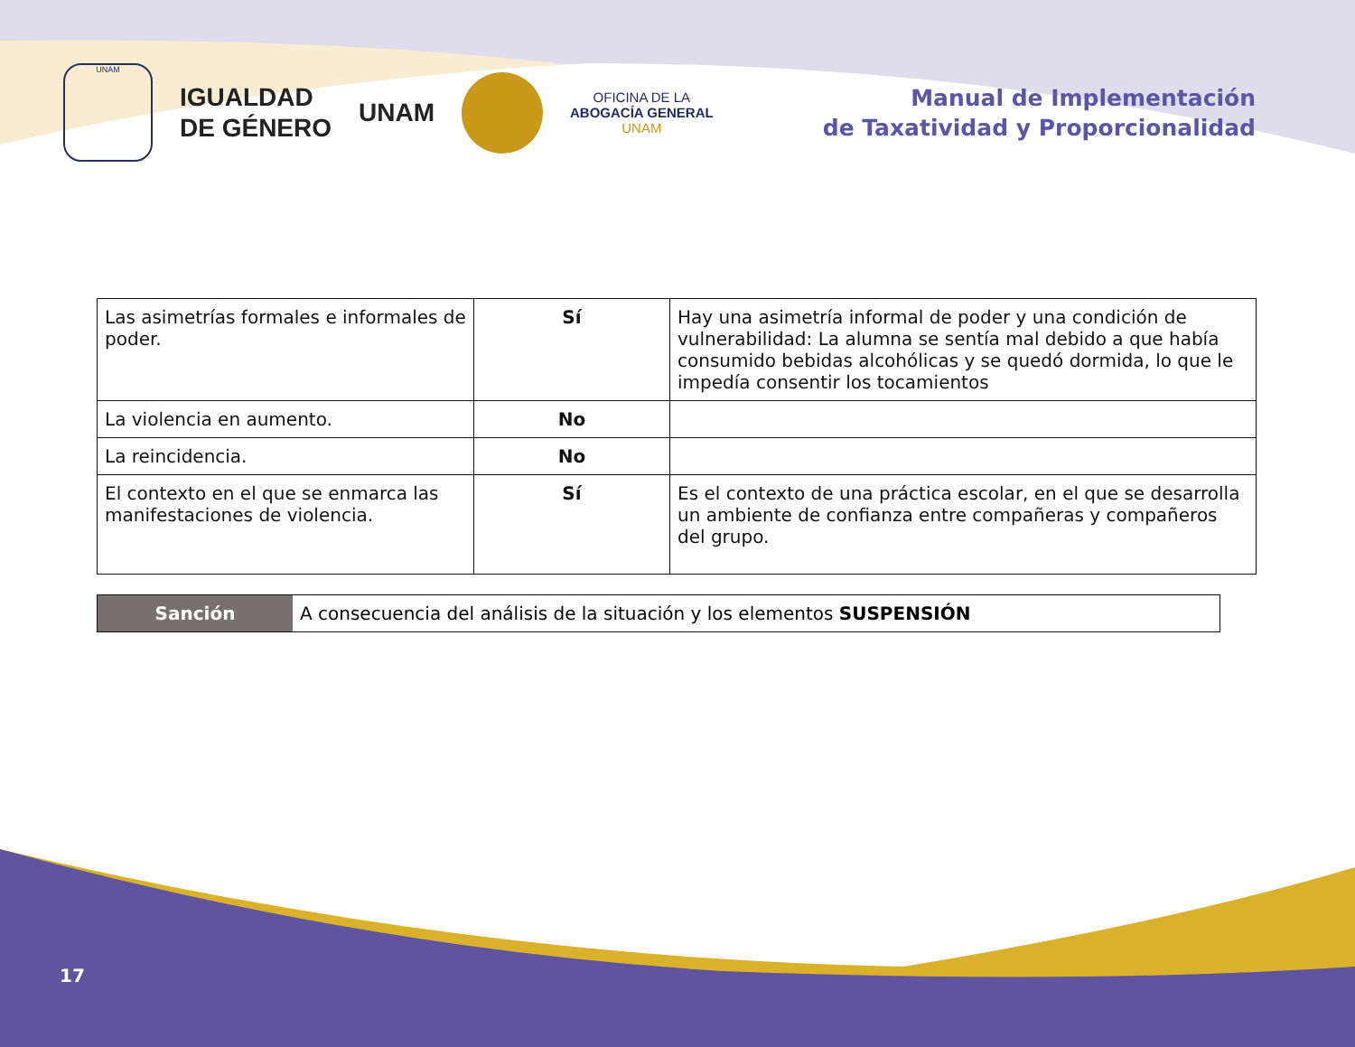UNAM
IGUALDAD
DE GÉNERO
UNAM
OFICINA DE LA
ABOGACÍA GENERAL
UNAM
Manual de Implementación
de Taxatividad y Proporcionalidad
| Las asimetrías formales e informales de poder. | Sí | Hay una asimetría informal de poder y una condición de vulnerabilidad: La alumna se sentía mal debido a que había consumido bebidas alcohólicas y se quedó dormida, lo que le impedía consentir los tocamientos |
| La violencia en aumento. | No | |
| La reincidencia. | No | |
| El contexto en el que se enmarca las manifestaciones de violencia. | Sí | Es el contexto de una práctica escolar, en el que se desarrolla un ambiente de confianza entre compañeras y compañeros del grupo. |
Sanción A consecuencia del análisis de la situación y los elementos SUSPENSIÓN
17